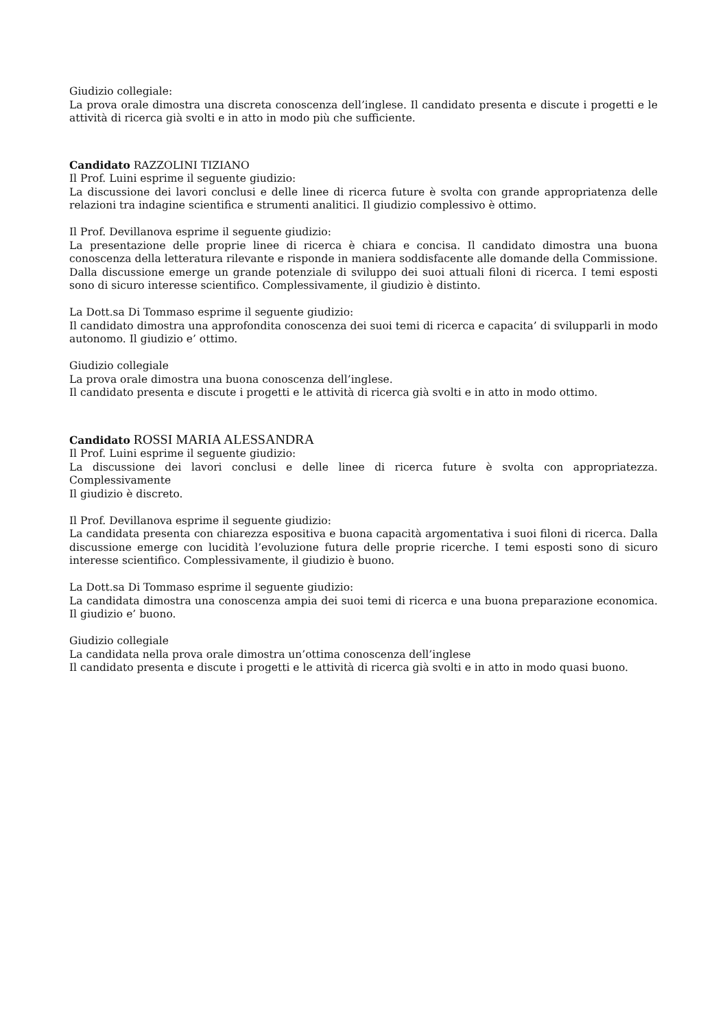Giudizio collegiale:
La prova orale dimostra una discreta conoscenza dell’inglese. Il candidato presenta e discute i progetti e le attività di ricerca già svolti e in atto in modo più che sufficiente.
Candidato RAZZOLINI TIZIANO
Il Prof. Luini esprime il seguente giudizio:
La discussione dei lavori conclusi e delle linee di ricerca future è svolta con grande appropriatenza delle relazioni tra indagine scientifica e strumenti analitici. Il giudizio complessivo è ottimo.
Il Prof. Devillanova esprime il seguente giudizio:
La presentazione delle proprie linee di ricerca è chiara e concisa. Il candidato dimostra una buona conoscenza della letteratura rilevante e risponde in maniera soddisfacente alle domande della Commissione. Dalla discussione emerge un grande potenziale di sviluppo dei suoi attuali filoni di ricerca. I temi esposti sono di sicuro interesse scientifico. Complessivamente, il giudizio è distinto.
La Dott.sa Di Tommaso esprime il seguente giudizio:
Il candidato dimostra una approfondita conoscenza dei suoi temi di ricerca e capacita’ di svilupparli in modo autonomo. Il giudizio e’ ottimo.
Giudizio collegiale
La prova orale dimostra una buona conoscenza dell’inglese.
Il candidato presenta e discute i progetti e le attività di ricerca già svolti e in atto in modo ottimo.
Candidato ROSSI MARIA ALESSANDRA
Il Prof. Luini esprime il seguente giudizio:
La discussione dei lavori conclusi e delle linee di ricerca future è svolta con appropriatezza. Complessivamente
Il giudizio è discreto.
Il Prof. Devillanova esprime il seguente giudizio:
La candidata presenta con chiarezza espositiva e buona capacità argomentativa i suoi filoni di ricerca. Dalla discussione emerge con lucidità l’evoluzione futura delle proprie ricerche. I temi esposti sono di sicuro interesse scientifico. Complessivamente, il giudizio è buono.
La Dott.sa Di Tommaso esprime il seguente giudizio:
La candidata dimostra una conoscenza ampia dei suoi temi di ricerca e una buona preparazione economica. Il giudizio e’ buono.
Giudizio collegiale
La candidata nella prova orale dimostra un’ottima conoscenza dell’inglese
Il candidato presenta e discute i progetti e le attività di ricerca già svolti e in atto in modo quasi buono.